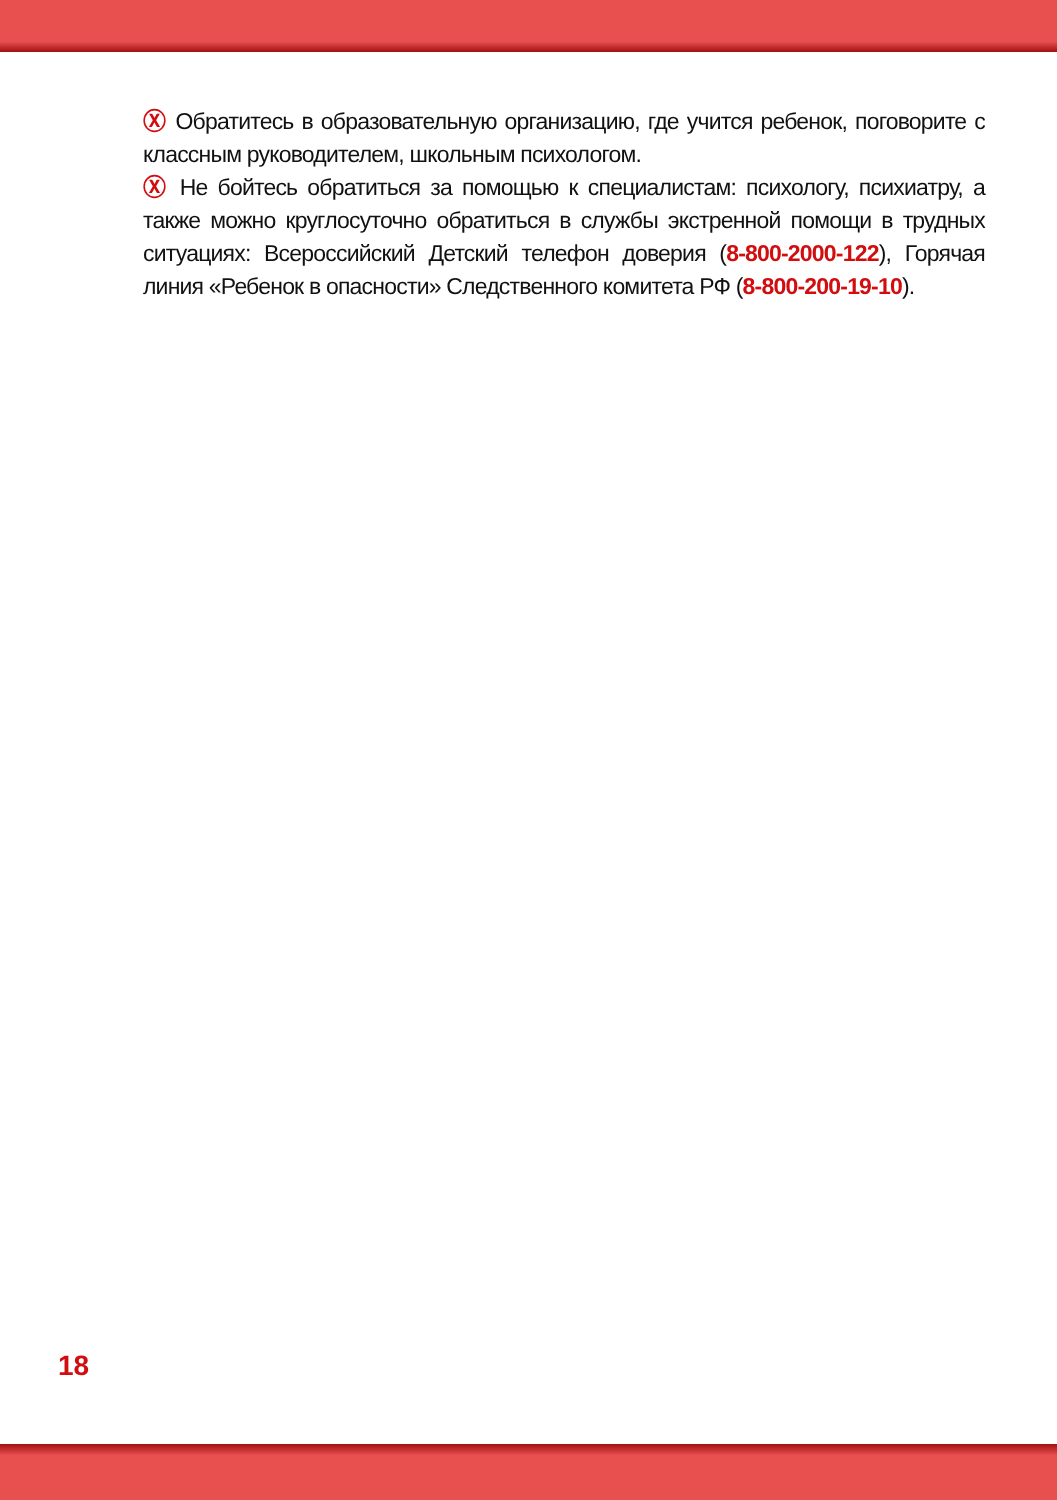Ⓧ Обратитесь в образовательную организацию, где учится ребенок, поговорите с классным руководителем, школьным психологом.
Ⓧ Не бойтесь обратиться за помощью к специалистам: психологу, психиатру, а также можно круглосуточно обратиться в службы экстренной помощи в трудных ситуациях: Всероссийский Детский телефон доверия (8-800-2000-122), Горячая линия «Ребенок в опасности» Следственного комитета РФ (8-800-200-19-10).
18